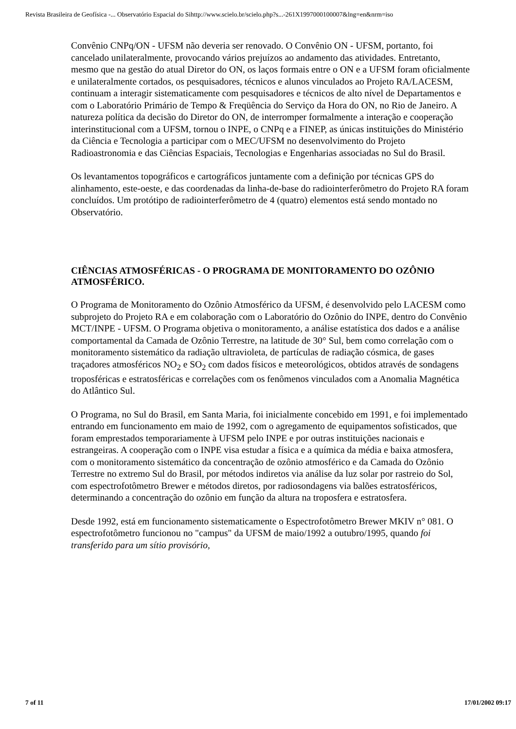Revista Brasileira de Geofísica -... Observatório Espacial do Sihttp://www.scielo.br/scielo.php?s...-261X1997000100007&lng=en&nrm=iso
Convênio CNPq/ON - UFSM não deveria ser renovado. O Convênio ON - UFSM, portanto, foi cancelado unilateralmente, provocando vários prejuízos ao andamento das atividades. Entretanto, mesmo que na gestão do atual Diretor do ON, os laços formais entre o ON e a UFSM foram oficialmente e unilateralmente cortados, os pesquisadores, técnicos e alunos vinculados ao Projeto RA/LACESM, continuam a interagir sistematicamente com pesquisadores e técnicos de alto nível de Departamentos e com o Laboratório Primário de Tempo & Freqüência do Serviço da Hora do ON, no Rio de Janeiro. A natureza política da decisão do Diretor do ON, de interromper formalmente a interação e cooperação interinstitucional com a UFSM, tornou o INPE, o CNPq e a FINEP, as únicas instituições do Ministério da Ciência e Tecnologia a participar com o MEC/UFSM no desenvolvimento do Projeto Radioastronomia e das Ciências Espaciais, Tecnologias e Engenharias associadas no Sul do Brasil.
Os levantamentos topográficos e cartográficos juntamente com a definição por técnicas GPS do alinhamento, este-oeste, e das coordenadas da linha-de-base do radiointerferômetro do Projeto RA foram concluídos. Um protótipo de radiointerferômetro de 4 (quatro) elementos está sendo montado no Observatório.
CIÊNCIAS ATMOSFÉRICAS - O PROGRAMA DE MONITORAMENTO DO OZÔNIO ATMOSFÉRICO.
O Programa de Monitoramento do Ozônio Atmosférico da UFSM, é desenvolvido pelo LACESM como subprojeto do Projeto RA e em colaboração com o Laboratório do Ozônio do INPE, dentro do Convênio MCT/INPE - UFSM. O Programa objetiva o monitoramento, a análise estatística dos dados e a análise comportamental da Camada de Ozônio Terrestre, na latitude de 30° Sul, bem como correlação com o monitoramento sistemático da radiação ultravioleta, de partículas de radiação cósmica, de gases traçadores atmosféricos NO<sub>2</sub> e SO<sub>2</sub> com dados físicos e meteorológicos, obtidos através de sondagens troposféricas e estratosféricas e correlações com os fenômenos vinculados com a Anomalia Magnética do Atlântico Sul.
O Programa, no Sul do Brasil, em Santa Maria, foi inicialmente concebido em 1991, e foi implementado entrando em funcionamento em maio de 1992, com o agregamento de equipamentos sofisticados, que foram emprestados temporariamente à UFSM pelo INPE e por outras instituições nacionais e estrangeiras. A cooperação com o INPE visa estudar a física e a química da média e baixa atmosfera, com o monitoramento sistemático da concentração de ozônio atmosférico e da Camada do Ozônio Terrestre no extremo Sul do Brasil, por métodos indiretos via análise da luz solar por rastreio do Sol, com espectrofotômetro Brewer e métodos diretos, por radiosondagens via balões estratosféricos, determinando a concentração do ozônio em função da altura na troposfera e estratosfera.
Desde 1992, está em funcionamento sistematicamente o Espectrofotômetro Brewer MKIV n° 081. O espectrofotômetro funcionou no "campus" da UFSM de maio/1992 a outubro/1995, quando foi transferido para um sítio provisório,
7 of 11 17/01/2002 09:17